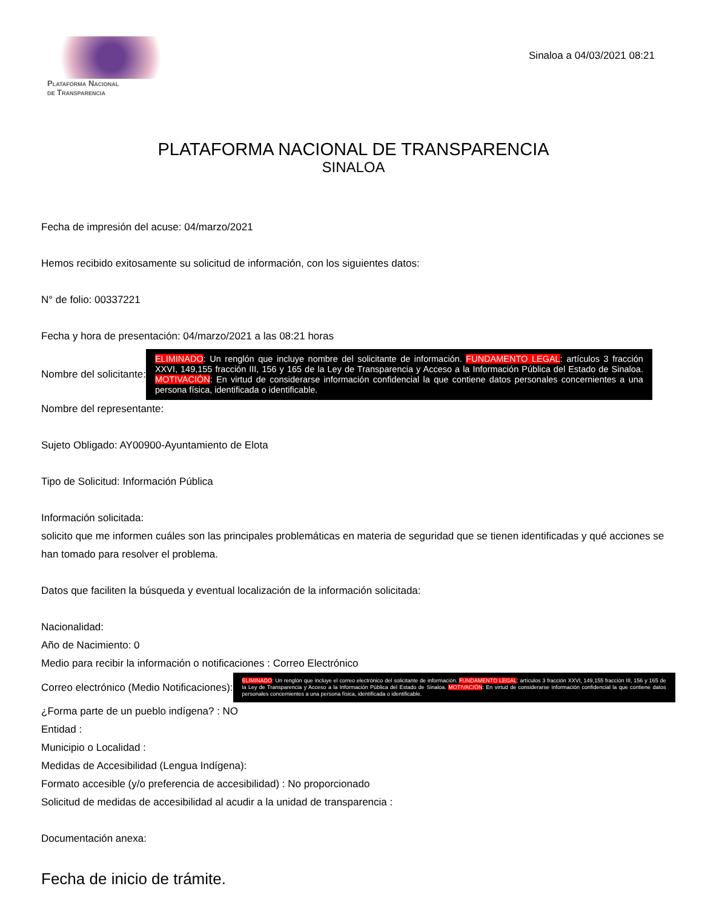Plataforma Nacional
de Transparencia
Sinaloa a 04/03/2021 08:21
PLATAFORMA NACIONAL DE TRANSPARENCIA
SINALOA
Fecha de impresión del acuse: 04/marzo/2021
Hemos recibido exitosamente su solicitud de información, con los siguientes datos:
N° de folio: 00337221
Fecha y hora de presentación: 04/marzo/2021 a las 08:21 horas
Nombre del solicitante:
ELIMINADO: Un renglón que incluye nombre del solicitante de información. FUNDAMENTO LEGAL: artículos 3 fracción XXVI, 149,155 fracción III, 156 y 165 de la Ley de Transparencia y Acceso a la Información Pública del Estado de Sinaloa. MOTIVACIÓN: En virtud de considerarse información confidencial la que contiene datos personales concernientes a una persona física, identificada o identificable.
Nombre del representante:
Sujeto Obligado: AY00900-Ayuntamiento de Elota
Tipo de Solicitud: Información Pública
Información solicitada:
solicito que me informen cuáles son las principales problemáticas en materia de seguridad que se tienen identificadas y qué acciones se han tomado para resolver el problema.
Datos que faciliten la búsqueda y eventual localización de la información solicitada:
Nacionalidad:
Año de Nacimiento: 0
Medio para recibir la información o notificaciones : Correo Electrónico
Correo electrónico (Medio Notificaciones):
ELIMINADO: Un renglón que incluye el correo electrónico del solicitante de información. FUNDAMENTO LEGAL: artículos 3 fracción XXVI, 149,155 fracción III, 156 y 165 de la Ley de Transparencia y Acceso a la Información Pública del Estado de Sinaloa. MOTIVACIÓN: En virtud de considerarse información confidencial la que contiene datos personales concernientes a una persona física, identificada o identificable.
¿Forma parte de un pueblo indígena? : NO
Entidad :
Municipio o Localidad :
Medidas de Accesibilidad (Lengua Indígena):
Formato accesible (y/o preferencia de accesibilidad) : No proporcionado
Solicitud de medidas de accesibilidad al acudir a la unidad de transparencia :
Documentación anexa:
Fecha de inicio de trámite.